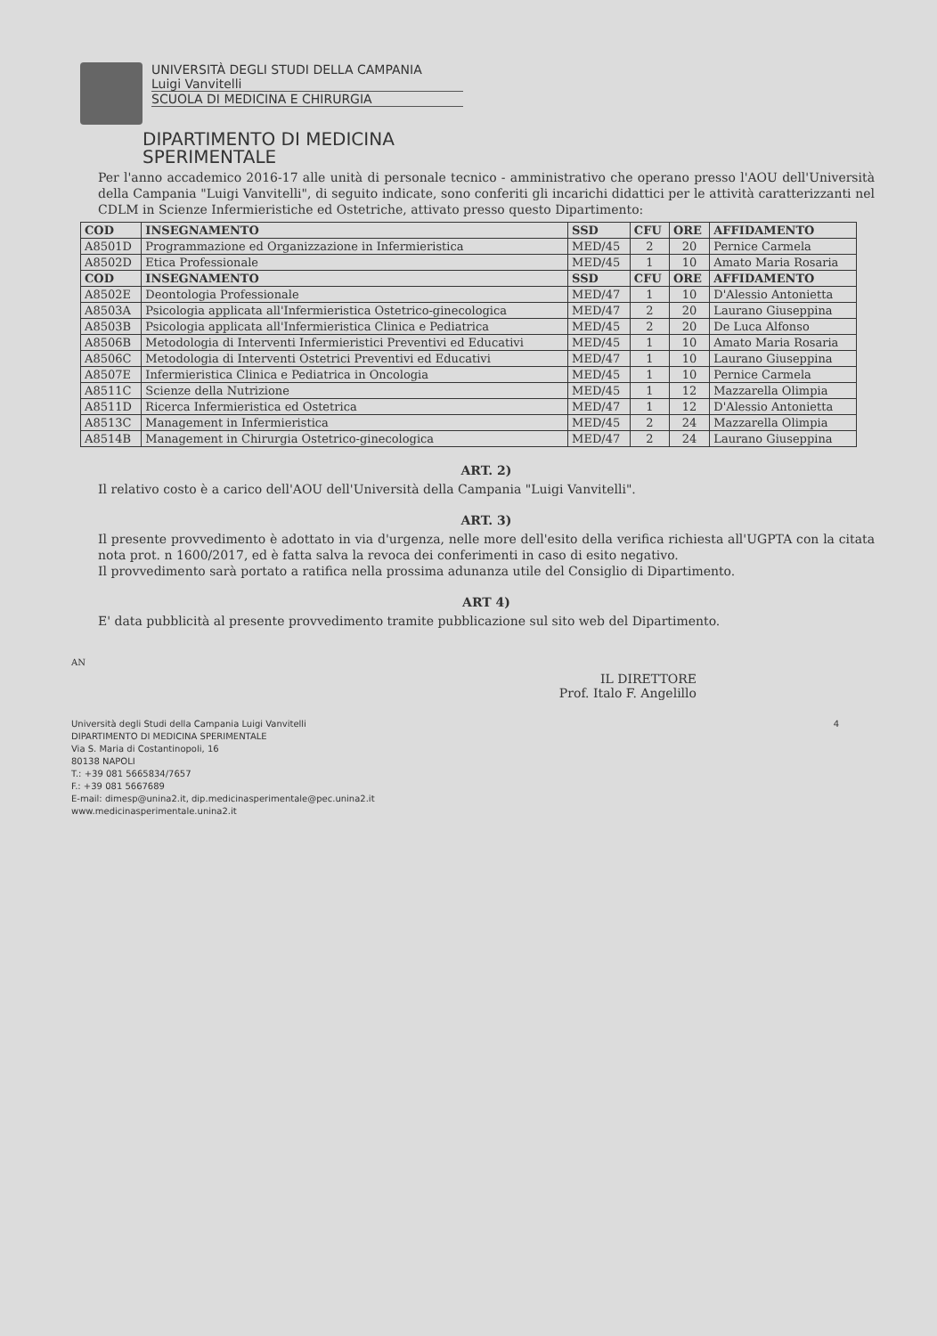UNIVERSITÀ DEGLI STUDI DELLA CAMPANIA
Luigi Vanvitelli
SCUOLA DI MEDICINA E CHIRURGIA
DIPARTIMENTO DI MEDICINA
SPERIMENTALE
Per l'anno accademico 2016-17 alle unità di personale tecnico - amministrativo che operano presso l'AOU dell'Università della Campania "Luigi Vanvitelli", di seguito indicate, sono conferiti gli incarichi didattici per le attività caratterizzanti nel CDLM in Scienze Infermieristiche ed Ostetriche, attivato presso questo Dipartimento:
| COD | INSEGNAMENTO | SSD | CFU | ORE | AFFIDAMENTO |
| --- | --- | --- | --- | --- | --- |
| A8501D | Programmazione ed Organizzazione in Infermieristica | MED/45 | 2 | 20 | Pernice Carmela |
| A8502D | Etica Professionale | MED/45 | 1 | 10 | Amato Maria Rosaria |
| COD | INSEGNAMENTO | SSD | CFU | ORE | AFFIDAMENTO |
| A8502E | Deontologia Professionale | MED/47 | 1 | 10 | D'Alessio Antonietta |
| A8503A | Psicologia applicata all'Infermieristica Ostetrico-ginecologica | MED/47 | 2 | 20 | Laurano Giuseppina |
| A8503B | Psicologia applicata all'Infermieristica Clinica e Pediatrica | MED/45 | 2 | 20 | De Luca Alfonso |
| A8506B | Metodologia di Interventi Infermieristici Preventivi ed Educativi | MED/45 | 1 | 10 | Amato Maria Rosaria |
| A8506C | Metodologia di Interventi Ostetrici Preventivi ed Educativi | MED/47 | 1 | 10 | Laurano Giuseppina |
| A8507E | Infermieristica Clinica e Pediatrica in Oncologia | MED/45 | 1 | 10 | Pernice Carmela |
| A8511C | Scienze della Nutrizione | MED/45 | 1 | 12 | Mazzarella Olimpia |
| A8511D | Ricerca Infermieristica ed Ostetrica | MED/47 | 1 | 12 | D'Alessio Antonietta |
| A8513C | Management in Infermieristica | MED/45 | 2 | 24 | Mazzarella Olimpia |
| A8514B | Management in Chirurgia Ostetrico-ginecologica | MED/47 | 2 | 24 | Laurano Giuseppina |
ART. 2)
Il relativo costo è a carico dell'AOU dell'Università della Campania "Luigi Vanvitelli".
ART. 3)
Il presente provvedimento è adottato in via d'urgenza, nelle more dell'esito della verifica richiesta all'UGPTA con la citata nota prot. n 1600/2017, ed è fatta salva la revoca dei conferimenti in caso di esito negativo.
Il provvedimento sarà portato a ratifica nella prossima adunanza utile del Consiglio di Dipartimento.
ART 4)
E' data pubblicità al presente provvedimento tramite pubblicazione sul sito web del Dipartimento.
AN
IL DIRETTORE
Prof. Italo F. Angelillo
Università degli Studi della Campania Luigi Vanvitelli 4
DIPARTIMENTO DI MEDICINA SPERIMENTALE
Via S. Maria di Costantinopoli, 16
80138 NAPOLI
T.: +39 081 5665834/7657
F.: +39 081 5667689
E-mail: dimesp@unina2.it, dip.medicinasperimentale@pec.unina2.it
www.medicinasperimentale.unina2.it